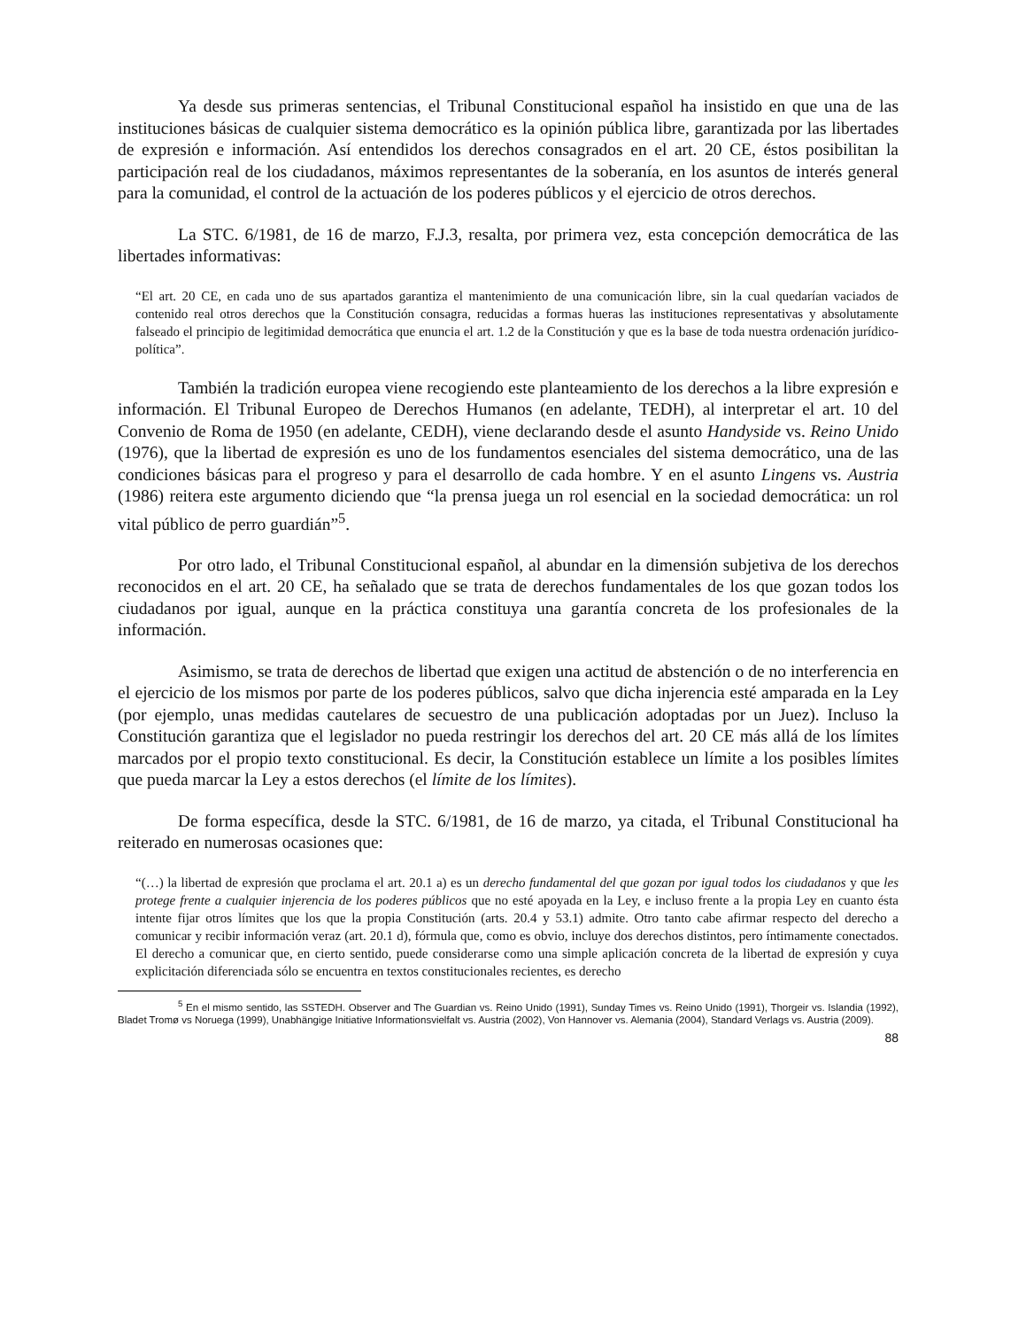Ya desde sus primeras sentencias, el Tribunal Constitucional español ha insistido en que una de las instituciones básicas de cualquier sistema democrático es la opinión pública libre, garantizada por las libertades de expresión e información. Así entendidos los derechos consagrados en el art. 20 CE, éstos posibilitan la participación real de los ciudadanos, máximos representantes de la soberanía, en los asuntos de interés general para la comunidad, el control de la actuación de los poderes públicos y el ejercicio de otros derechos.
La STC. 6/1981, de 16 de marzo, F.J.3, resalta, por primera vez, esta concepción democrática de las libertades informativas:
“El art. 20 CE, en cada uno de sus apartados garantiza el mantenimiento de una comunicación libre, sin la cual quedarían vaciados de contenido real otros derechos que la Constitución consagra, reducidas a formas hueras las instituciones representativas y absolutamente falseado el principio de legitimidad democrática que enuncia el art. 1.2 de la Constitución y que es la base de toda nuestra ordenación jurídico-política”.
También la tradición europea viene recogiendo este planteamiento de los derechos a la libre expresión e información. El Tribunal Europeo de Derechos Humanos (en adelante, TEDH), al interpretar el art. 10 del Convenio de Roma de 1950 (en adelante, CEDH), viene declarando desde el asunto Handyside vs. Reino Unido (1976), que la libertad de expresión es uno de los fundamentos esenciales del sistema democrático, una de las condiciones básicas para el progreso y para el desarrollo de cada hombre. Y en el asunto Lingens vs. Austria (1986) reitera este argumento diciendo que “la prensa juega un rol esencial en la sociedad democrática: un rol vital público de perro guardián”<sup>5</sup>.
Por otro lado, el Tribunal Constitucional español, al abundar en la dimensión subjetiva de los derechos reconocidos en el art. 20 CE, ha señalado que se trata de derechos fundamentales de los que gozan todos los ciudadanos por igual, aunque en la práctica constituya una garantía concreta de los profesionales de la información.
Asimismo, se trata de derechos de libertad que exigen una actitud de abstención o de no interferencia en el ejercicio de los mismos por parte de los poderes públicos, salvo que dicha injerencia esté amparada en la Ley (por ejemplo, unas medidas cautelares de secuestro de una publicación adoptadas por un Juez). Incluso la Constitución garantiza que el legislador no pueda restringir los derechos del art. 20 CE más allá de los límites marcados por el propio texto constitucional. Es decir, la Constitución establece un límite a los posibles límites que pueda marcar la Ley a estos derechos (el límite de los límites).
De forma específica, desde la STC. 6/1981, de 16 de marzo, ya citada, el Tribunal Constitucional ha reiterado en numerosas ocasiones que:
“(…) la libertad de expresión que proclama el art. 20.1 a) es un derecho fundamental del que gozan por igual todos los ciudadanos y que les protege frente a cualquier injerencia de los poderes públicos que no esté apoyada en la Ley, e incluso frente a la propia Ley en cuanto ésta intente fijar otros límites que los que la propia Constitución (arts. 20.4 y 53.1) admite. Otro tanto cabe afirmar respecto del derecho a comunicar y recibir información veraz (art. 20.1 d), fórmula que, como es obvio, incluye dos derechos distintos, pero íntimamente conectados. El derecho a comunicar que, en cierto sentido, puede considerarse como una simple aplicación concreta de la libertad de expresión y cuya explicitación diferenciada sólo se encuentra en textos constitucionales recientes, es derecho
<sup>5</sup> En el mismo sentido, las SSTEDH. Observer and The Guardian vs. Reino Unido (1991), Sunday Times vs. Reino Unido (1991), Thorgeir vs. Islandia (1992), Bladet Tromø vs Noruega (1999), Unabhängige Initiative Informationsvielfalt vs. Austria (2002), Von Hannover vs. Alemania (2004), Standard Verlags vs. Austria (2009).
88